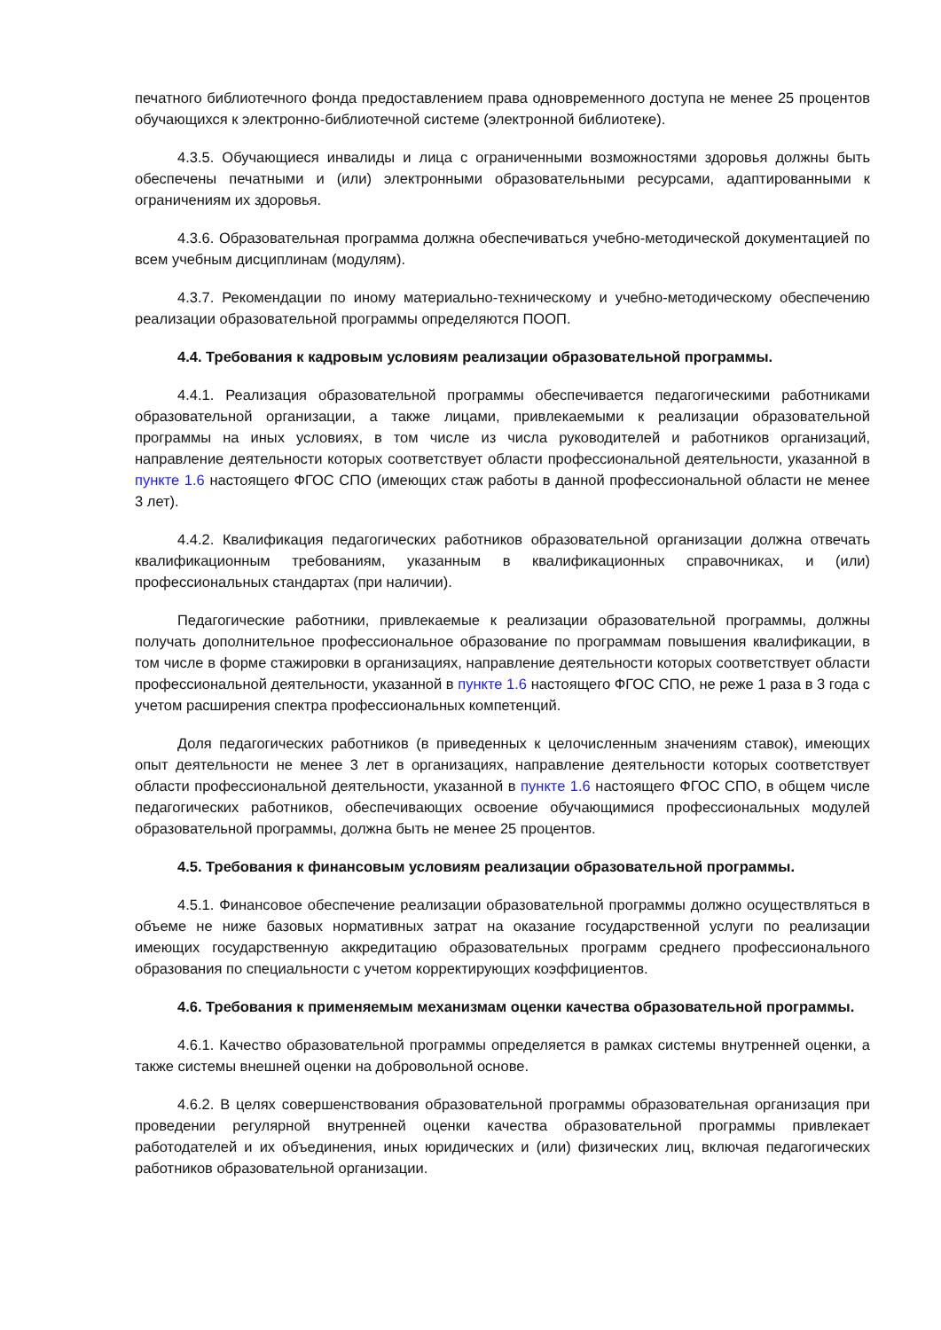печатного библиотечного фонда предоставлением права одновременного доступа не менее 25 процентов обучающихся к электронно-библиотечной системе (электронной библиотеке).
4.3.5. Обучающиеся инвалиды и лица с ограниченными возможностями здоровья должны быть обеспечены печатными и (или) электронными образовательными ресурсами, адаптированными к ограничениям их здоровья.
4.3.6. Образовательная программа должна обеспечиваться учебно-методической документацией по всем учебным дисциплинам (модулям).
4.3.7. Рекомендации по иному материально-техническому и учебно-методическому обеспечению реализации образовательной программы определяются ПООП.
4.4. Требования к кадровым условиям реализации образовательной программы.
4.4.1. Реализация образовательной программы обеспечивается педагогическими работниками образовательной организации, а также лицами, привлекаемыми к реализации образовательной программы на иных условиях, в том числе из числа руководителей и работников организаций, направление деятельности которых соответствует области профессиональной деятельности, указанной в пункте 1.6 настоящего ФГОС СПО (имеющих стаж работы в данной профессиональной области не менее 3 лет).
4.4.2. Квалификация педагогических работников образовательной организации должна отвечать квалификационным требованиям, указанным в квалификационных справочниках, и (или) профессиональных стандартах (при наличии).
Педагогические работники, привлекаемые к реализации образовательной программы, должны получать дополнительное профессиональное образование по программам повышения квалификации, в том числе в форме стажировки в организациях, направление деятельности которых соответствует области профессиональной деятельности, указанной в пункте 1.6 настоящего ФГОС СПО, не реже 1 раза в 3 года с учетом расширения спектра профессиональных компетенций.
Доля педагогических работников (в приведенных к целочисленным значениям ставок), имеющих опыт деятельности не менее 3 лет в организациях, направление деятельности которых соответствует области профессиональной деятельности, указанной в пункте 1.6 настоящего ФГОС СПО, в общем числе педагогических работников, обеспечивающих освоение обучающимися профессиональных модулей образовательной программы, должна быть не менее 25 процентов.
4.5. Требования к финансовым условиям реализации образовательной программы.
4.5.1. Финансовое обеспечение реализации образовательной программы должно осуществляться в объеме не ниже базовых нормативных затрат на оказание государственной услуги по реализации имеющих государственную аккредитацию образовательных программ среднего профессионального образования по специальности с учетом корректирующих коэффициентов.
4.6. Требования к применяемым механизмам оценки качества образовательной программы.
4.6.1. Качество образовательной программы определяется в рамках системы внутренней оценки, а также системы внешней оценки на добровольной основе.
4.6.2. В целях совершенствования образовательной программы образовательная организация при проведении регулярной внутренней оценки качества образовательной программы привлекает работодателей и их объединения, иных юридических и (или) физических лиц, включая педагогических работников образовательной организации.